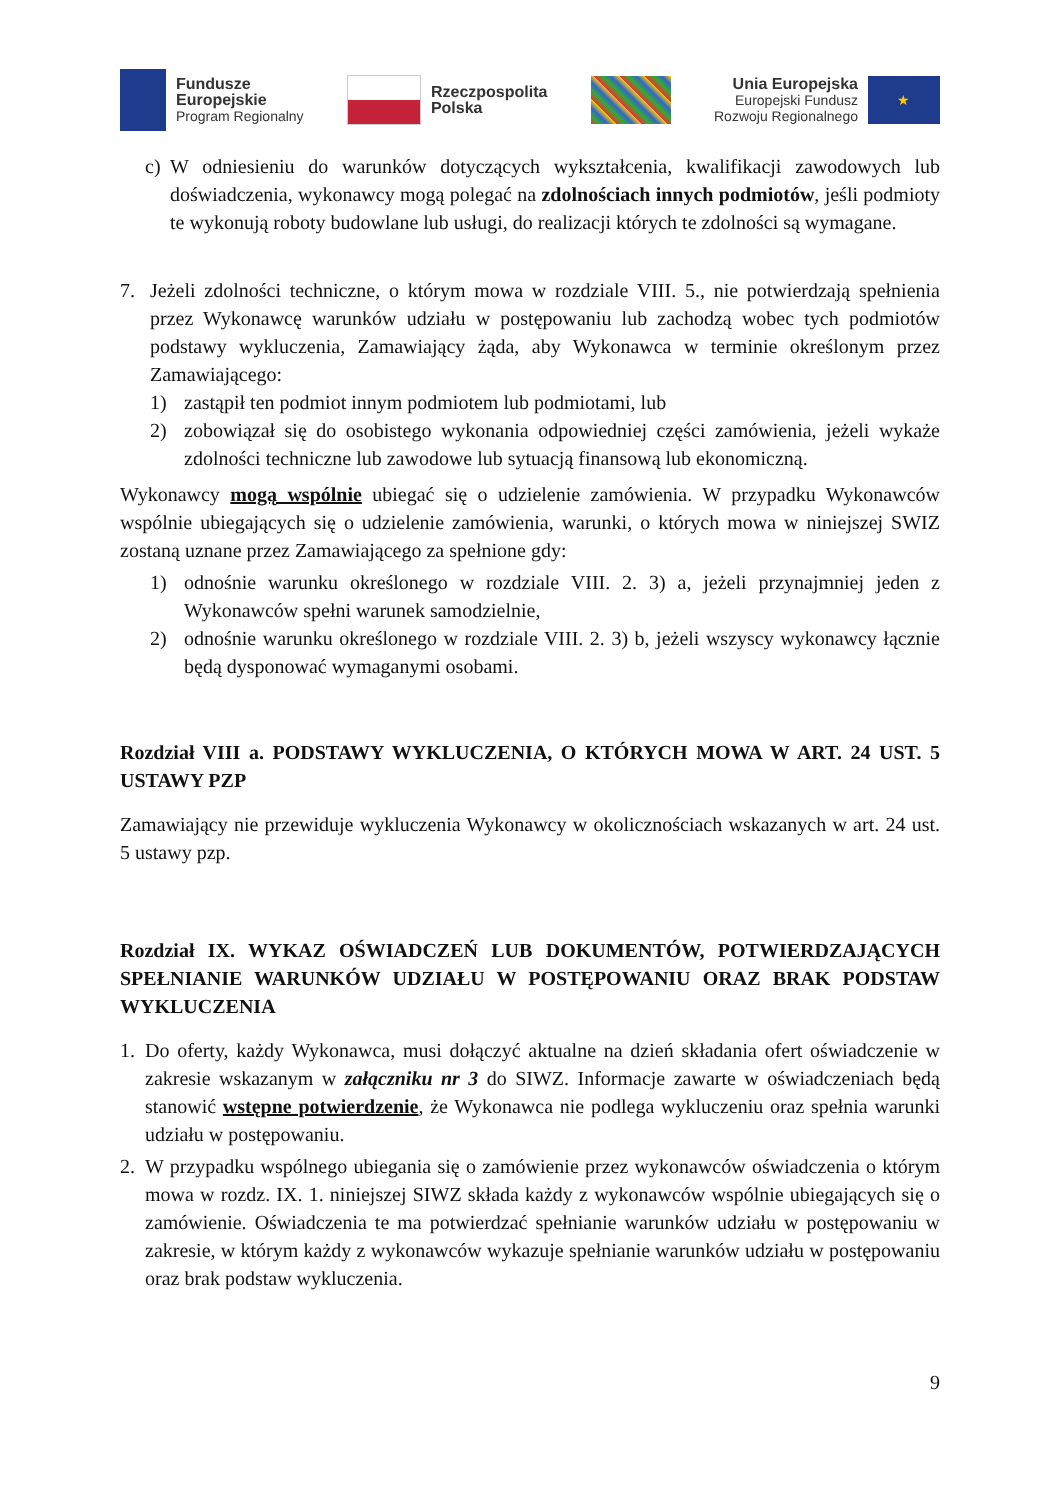Fundusze
Europejskie
Program Regionalny
Rzeczpospolita
Polska
Unia Europejska
Europejski Fundusz
Rozwoju Regionalnego
★
c) W odniesieniu do warunków dotyczących wykształcenia, kwalifikacji zawodowych lub doświadczenia, wykonawcy mogą polegać na zdolnościach innych podmiotów, jeśli podmioty te wykonują roboty budowlane lub usługi, do realizacji których te zdolności są wymagane.
7. Jeżeli zdolności techniczne, o którym mowa w rozdziale VIII. 5., nie potwierdzają spełnienia przez Wykonawcę warunków udziału w postępowaniu lub zachodzą wobec tych podmiotów podstawy wykluczenia, Zamawiający żąda, aby Wykonawca w terminie określonym przez Zamawiającego:
1) zastąpił ten podmiot innym podmiotem lub podmiotami, lub
2) zobowiązał się do osobistego wykonania odpowiedniej części zamówienia, jeżeli wykaże zdolności techniczne lub zawodowe lub sytuacją finansową lub ekonomiczną.
Wykonawcy mogą wspólnie ubiegać się o udzielenie zamówienia. W przypadku Wykonawców wspólnie ubiegających się o udzielenie zamówienia, warunki, o których mowa w niniejszej SWIZ zostaną uznane przez Zamawiającego za spełnione gdy:
1) odnośnie warunku określonego w rozdziale VIII. 2. 3) a, jeżeli przynajmniej jeden z Wykonawców spełni warunek samodzielnie,
2) odnośnie warunku określonego w rozdziale VIII. 2. 3) b, jeżeli wszyscy wykonawcy łącznie będą dysponować wymaganymi osobami.
Rozdział VIII a. PODSTAWY WYKLUCZENIA, O KTÓRYCH MOWA W ART. 24 UST. 5 USTAWY PZP
Zamawiający nie przewiduje wykluczenia Wykonawcy w okolicznościach wskazanych w art. 24 ust. 5 ustawy pzp.
Rozdział IX. WYKAZ OŚWIADCZEŃ LUB DOKUMENTÓW, POTWIERDZAJĄCYCH SPEŁNIANIE WARUNKÓW UDZIAŁU W POSTĘPOWANIU ORAZ BRAK PODSTAW WYKLUCZENIA
1. Do oferty, każdy Wykonawca, musi dołączyć aktualne na dzień składania ofert oświadczenie w zakresie wskazanym w załączniku nr 3 do SIWZ. Informacje zawarte w oświadczeniach będą stanowić wstępne potwierdzenie, że Wykonawca nie podlega wykluczeniu oraz spełnia warunki udziału w postępowaniu.
2. W przypadku wspólnego ubiegania się o zamówienie przez wykonawców oświadczenia o którym mowa w rozdz. IX. 1. niniejszej SIWZ składa każdy z wykonawców wspólnie ubiegających się o zamówienie. Oświadczenia te ma potwierdzać spełnianie warunków udziału w postępowaniu w zakresie, w którym każdy z wykonawców wykazuje spełnianie warunków udziału w postępowaniu oraz brak podstaw wykluczenia.
9